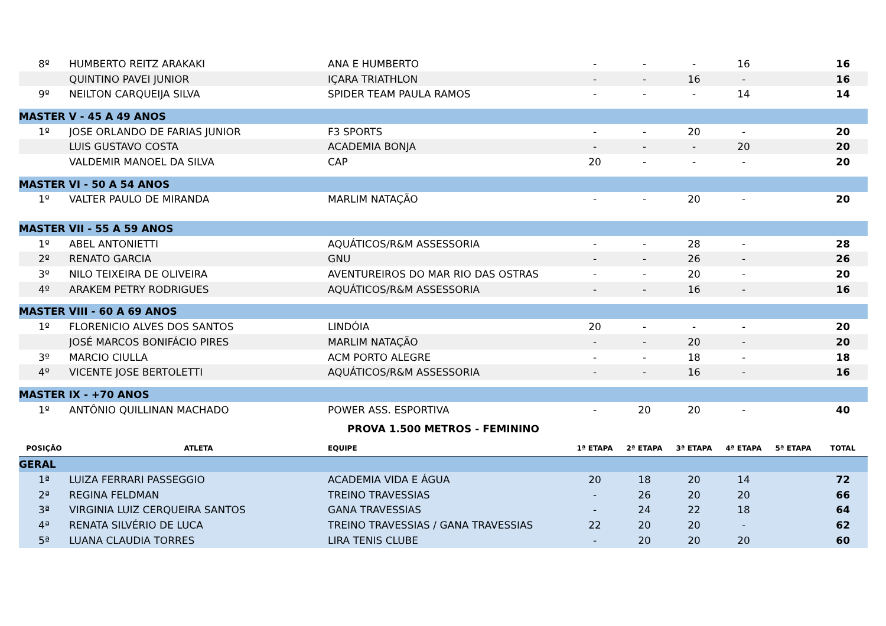| 8º | HUMBERTO REITZ ARAKAKI | ANA E HUMBERTO | - | - | - | 16 | | 16 |
| | QUINTINO PAVEI JUNIOR | IÇARA TRIATHLON | - | - | 16 | - | | 16 |
| 9º | NEILTON CARQUEIJA SILVA | SPIDER TEAM PAULA RAMOS | - | - | - | 14 | | 14 |
| MASTER V - 45 A 49 ANOS | | | | | | | | |
| 1º | JOSE ORLANDO DE FARIAS JUNIOR | F3 SPORTS | - | - | 20 | - | | 20 |
| | LUIS GUSTAVO COSTA | ACADEMIA BONJA | - | - | - | 20 | | 20 |
| | VALDEMIR MANOEL DA SILVA | CAP | 20 | - | - | - | | 20 |
| MASTER VI - 50 A 54 ANOS | | | | | | | | |
| 1º | VALTER PAULO DE MIRANDA | MARLIM NATAÇÃO | - | - | 20 | - | | 20 |
| MASTER VII - 55 A 59 ANOS | | | | | | | | |
| 1º | ABEL ANTONIETTI | AQUÁTICOS/R&M ASSESSORIA | - | - | 28 | - | | 28 |
| 2º | RENATO GARCIA | GNU | - | - | 26 | - | | 26 |
| 3º | NILO TEIXEIRA DE OLIVEIRA | AVENTUREIROS DO MAR RIO DAS OSTRAS | - | - | 20 | - | | 20 |
| 4º | ARAKEM PETRY RODRIGUES | AQUÁTICOS/R&M ASSESSORIA | - | - | 16 | - | | 16 |
| MASTER VIII - 60 A 69 ANOS | | | | | | | | |
| 1º | FLORENICIO ALVES DOS SANTOS | LINDÓIA | 20 | - | - | - | | 20 |
| | JOSÉ MARCOS BONIFÁCIO PIRES | MARLIM NATAÇÃO | - | - | 20 | - | | 20 |
| 3º | MARCIO CIULLA | ACM PORTO ALEGRE | - | - | 18 | - | | 18 |
| 4º | VICENTE JOSE BERTOLETTI | AQUÁTICOS/R&M ASSESSORIA | - | - | 16 | - | | 16 |
| MASTER IX - +70 ANOS | | | | | | | | |
| 1º | ANTÔNIO QUILLINAN MACHADO | POWER ASS. ESPORTIVA | - | 20 | 20 | - | | 40 |
| PROVA 1.500 METROS - FEMININO | | | | | | | | |
| POSIÇÃO | ATLETA | EQUIPE | 1ª ETAPA | 2ª ETAPA | 3ª ETAPA | 4ª ETAPA | 5ª ETAPA | TOTAL |
| GERAL | | | | | | | | |
| 1ª | LUIZA FERRARI PASSEGGIO | ACADEMIA VIDA E ÁGUA | 20 | 18 | 20 | 14 | | 72 |
| 2ª | REGINA FELDMAN | TREINO TRAVESSIAS | - | 26 | 20 | 20 | | 66 |
| 3ª | VIRGINIA LUIZ CERQUEIRA SANTOS | GANA TRAVESSIAS | - | 24 | 22 | 18 | | 64 |
| 4ª | RENATA SILVÉRIO DE LUCA | TREINO TRAVESSIAS / GANA TRAVESSIAS | 22 | 20 | 20 | - | | 62 |
| 5ª | LUANA CLAUDIA TORRES | LIRA TENIS CLUBE | - | 20 | 20 | 20 | | 60 |